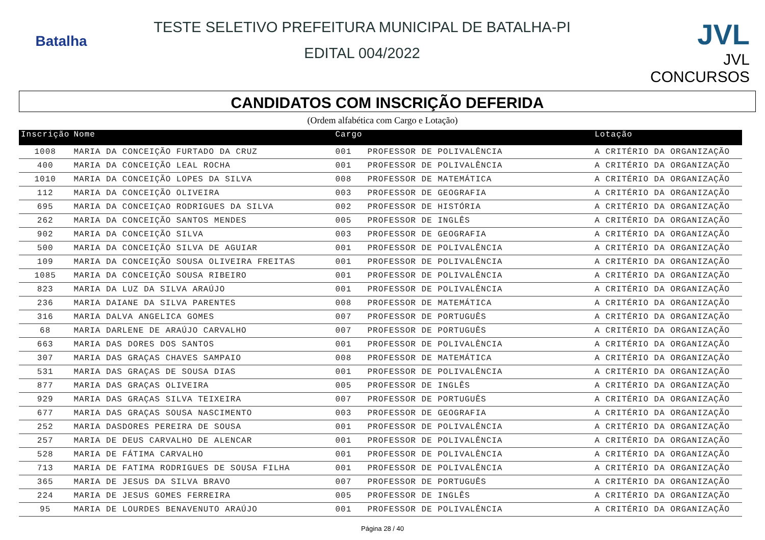Batalha
TESTE SELETIVO PREFEITURA MUNICIPAL DE BATALHA-PI
EDITAL 004/2022
JVL
JVL CONCURSOS
CANDIDATOS COM INSCRIÇÃO DEFERIDA
(Ordem alfabética com Cargo e Lotação)
| Inscrição | Nome | Cargo | | Lotação |
| --- | --- | --- | --- | --- |
| 1008 | MARIA DA CONCEIÇÃO FURTADO DA CRUZ | 001 | PROFESSOR DE POLIVALÊNCIA | A CRITÉRIO DA ORGANIZAÇÃO |
| 400 | MARIA DA CONCEIÇÃO LEAL ROCHA | 001 | PROFESSOR DE POLIVALÊNCIA | A CRITÉRIO DA ORGANIZAÇÃO |
| 1010 | MARIA DA CONCEIÇÃO LOPES DA SILVA | 008 | PROFESSOR DE MATEMÁTICA | A CRITÉRIO DA ORGANIZAÇÃO |
| 112 | MARIA DA CONCEIÇÃO OLIVEIRA | 003 | PROFESSOR DE GEOGRAFIA | A CRITÉRIO DA ORGANIZAÇÃO |
| 695 | MARIA DA CONCEIÇAO RODRIGUES DA SILVA | 002 | PROFESSOR DE HISTÓRIA | A CRITÉRIO DA ORGANIZAÇÃO |
| 262 | MARIA DA CONCEIÇÃO SANTOS MENDES | 005 | PROFESSOR DE INGLÊS | A CRITÉRIO DA ORGANIZAÇÃO |
| 902 | MARIA DA CONCEIÇÃO SILVA | 003 | PROFESSOR DE GEOGRAFIA | A CRITÉRIO DA ORGANIZAÇÃO |
| 500 | MARIA DA CONCEIÇÃO SILVA DE AGUIAR | 001 | PROFESSOR DE POLIVALÊNCIA | A CRITÉRIO DA ORGANIZAÇÃO |
| 109 | MARIA DA CONCEIÇÃO SOUSA OLIVEIRA FREITAS | 001 | PROFESSOR DE POLIVALÊNCIA | A CRITÉRIO DA ORGANIZAÇÃO |
| 1085 | MARIA DA CONCEIÇÃO SOUSA RIBEIRO | 001 | PROFESSOR DE POLIVALÊNCIA | A CRITÉRIO DA ORGANIZAÇÃO |
| 823 | MARIA DA LUZ DA SILVA ARAÚJO | 001 | PROFESSOR DE POLIVALÊNCIA | A CRITÉRIO DA ORGANIZAÇÃO |
| 236 | MARIA DAIANE DA SILVA PARENTES | 008 | PROFESSOR DE MATEMÁTICA | A CRITÉRIO DA ORGANIZAÇÃO |
| 316 | MARIA DALVA ANGELICA GOMES | 007 | PROFESSOR DE PORTUGUÊS | A CRITÉRIO DA ORGANIZAÇÃO |
| 68 | MARIA DARLENE DE ARAÚJO CARVALHO | 007 | PROFESSOR DE PORTUGUÊS | A CRITÉRIO DA ORGANIZAÇÃO |
| 663 | MARIA DAS DORES DOS SANTOS | 001 | PROFESSOR DE POLIVALÊNCIA | A CRITÉRIO DA ORGANIZAÇÃO |
| 307 | MARIA DAS GRAÇAS CHAVES SAMPAIO | 008 | PROFESSOR DE MATEMÁTICA | A CRITÉRIO DA ORGANIZAÇÃO |
| 531 | MARIA DAS GRAÇAS DE SOUSA DIAS | 001 | PROFESSOR DE POLIVALÊNCIA | A CRITÉRIO DA ORGANIZAÇÃO |
| 877 | MARIA DAS GRAÇAS OLIVEIRA | 005 | PROFESSOR DE INGLÊS | A CRITÉRIO DA ORGANIZAÇÃO |
| 929 | MARIA DAS GRAÇAS SILVA TEIXEIRA | 007 | PROFESSOR DE PORTUGUÊS | A CRITÉRIO DA ORGANIZAÇÃO |
| 677 | MARIA DAS GRAÇAS SOUSA NASCIMENTO | 003 | PROFESSOR DE GEOGRAFIA | A CRITÉRIO DA ORGANIZAÇÃO |
| 252 | MARIA DASDORES PEREIRA DE SOUSA | 001 | PROFESSOR DE POLIVALÊNCIA | A CRITÉRIO DA ORGANIZAÇÃO |
| 257 | MARIA DE DEUS CARVALHO DE ALENCAR | 001 | PROFESSOR DE POLIVALÊNCIA | A CRITÉRIO DA ORGANIZAÇÃO |
| 528 | MARIA DE FÁTIMA CARVALHO | 001 | PROFESSOR DE POLIVALÊNCIA | A CRITÉRIO DA ORGANIZAÇÃO |
| 713 | MARIA DE FATIMA RODRIGUES DE SOUSA FILHA | 001 | PROFESSOR DE POLIVALÊNCIA | A CRITÉRIO DA ORGANIZAÇÃO |
| 365 | MARIA DE JESUS DA SILVA BRAVO | 007 | PROFESSOR DE PORTUGUÊS | A CRITÉRIO DA ORGANIZAÇÃO |
| 224 | MARIA DE JESUS GOMES FERREIRA | 005 | PROFESSOR DE INGLÊS | A CRITÉRIO DA ORGANIZAÇÃO |
| 95 | MARIA DE LOURDES BENAVENUTO ARAÚJO | 001 | PROFESSOR DE POLIVALÊNCIA | A CRITÉRIO DA ORGANIZAÇÃO |
Página 28 / 40